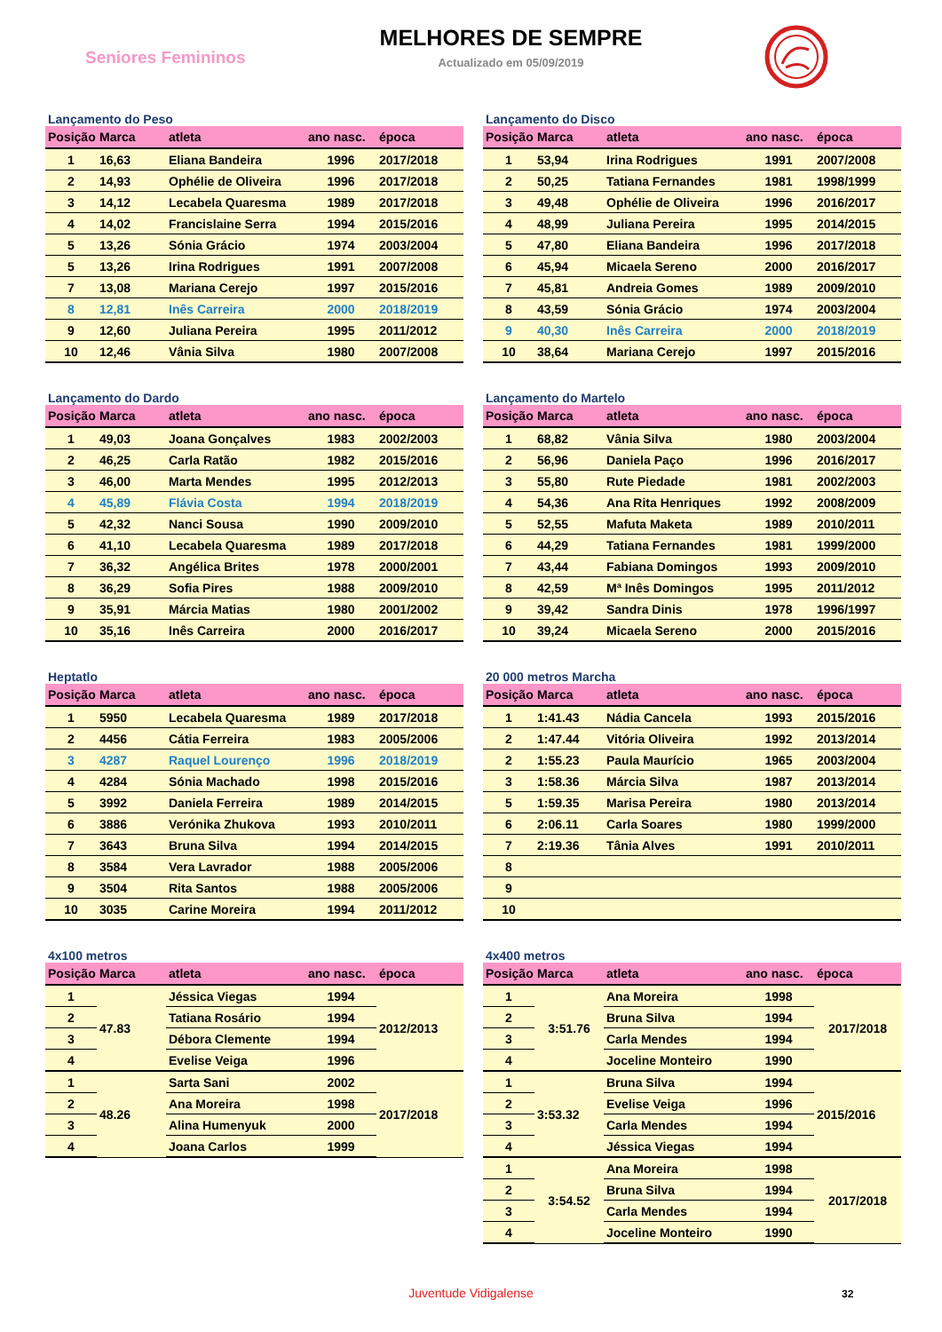Seniores Femininos
MELHORES DE SEMPRE
Actualizado em 05/09/2019
Lançamento do Peso
| Posição | Marca | atleta | ano nasc. | época |
| --- | --- | --- | --- | --- |
| 1 | 16,63 | Eliana Bandeira | 1996 | 2017/2018 |
| 2 | 14,93 | Ophélie de Oliveira | 1996 | 2017/2018 |
| 3 | 14,12 | Lecabela Quaresma | 1989 | 2017/2018 |
| 4 | 14,02 | Francislaine Serra | 1994 | 2015/2016 |
| 5 | 13,26 | Sónia Grácio | 1974 | 2003/2004 |
| 5 | 13,26 | Irina Rodrigues | 1991 | 2007/2008 |
| 7 | 13,08 | Mariana Cerejo | 1997 | 2015/2016 |
| 8 | 12,81 | Inês Carreira | 2000 | 2018/2019 |
| 9 | 12,60 | Juliana Pereira | 1995 | 2011/2012 |
| 10 | 12,46 | Vânia Silva | 1980 | 2007/2008 |
Lançamento do Disco
| Posição | Marca | atleta | ano nasc. | época |
| --- | --- | --- | --- | --- |
| 1 | 53,94 | Irina Rodrigues | 1991 | 2007/2008 |
| 2 | 50,25 | Tatiana Fernandes | 1981 | 1998/1999 |
| 3 | 49,48 | Ophélie de Oliveira | 1996 | 2016/2017 |
| 4 | 48,99 | Juliana Pereira | 1995 | 2014/2015 |
| 5 | 47,80 | Eliana Bandeira | 1996 | 2017/2018 |
| 6 | 45,94 | Micaela Sereno | 2000 | 2016/2017 |
| 7 | 45,81 | Andreia Gomes | 1989 | 2009/2010 |
| 8 | 43,59 | Sónia Grácio | 1974 | 2003/2004 |
| 9 | 40,30 | Inês Carreira | 2000 | 2018/2019 |
| 10 | 38,64 | Mariana Cerejo | 1997 | 2015/2016 |
Lançamento do Dardo
| Posição | Marca | atleta | ano nasc. | época |
| --- | --- | --- | --- | --- |
| 1 | 49,03 | Joana Gonçalves | 1983 | 2002/2003 |
| 2 | 46,25 | Carla Ratão | 1982 | 2015/2016 |
| 3 | 46,00 | Marta Mendes | 1995 | 2012/2013 |
| 4 | 45,89 | Flávia Costa | 1994 | 2018/2019 |
| 5 | 42,32 | Nanci Sousa | 1990 | 2009/2010 |
| 6 | 41,10 | Lecabela Quaresma | 1989 | 2017/2018 |
| 7 | 36,32 | Angélica Brites | 1978 | 2000/2001 |
| 8 | 36,29 | Sofia Pires | 1988 | 2009/2010 |
| 9 | 35,91 | Márcia Matias | 1980 | 2001/2002 |
| 10 | 35,16 | Inês Carreira | 2000 | 2016/2017 |
Lançamento do Martelo
| Posição | Marca | atleta | ano nasc. | época |
| --- | --- | --- | --- | --- |
| 1 | 68,82 | Vânia Silva | 1980 | 2003/2004 |
| 2 | 56,96 | Daniela Paço | 1996 | 2016/2017 |
| 3 | 55,80 | Rute Piedade | 1981 | 2002/2003 |
| 4 | 54,36 | Ana Rita Henriques | 1992 | 2008/2009 |
| 5 | 52,55 | Mafuta Maketa | 1989 | 2010/2011 |
| 6 | 44,29 | Tatiana Fernandes | 1981 | 1999/2000 |
| 7 | 43,44 | Fabiana Domingos | 1993 | 2009/2010 |
| 8 | 42,59 | Mª Inês Domingos | 1995 | 2011/2012 |
| 9 | 39,42 | Sandra Dinis | 1978 | 1996/1997 |
| 10 | 39,24 | Micaela Sereno | 2000 | 2015/2016 |
Heptatlo
| Posição | Marca | atleta | ano nasc. | época |
| --- | --- | --- | --- | --- |
| 1 | 5950 | Lecabela Quaresma | 1989 | 2017/2018 |
| 2 | 4456 | Cátia Ferreira | 1983 | 2005/2006 |
| 3 | 4287 | Raquel Lourenço | 1996 | 2018/2019 |
| 4 | 4284 | Sónia Machado | 1998 | 2015/2016 |
| 5 | 3992 | Daniela Ferreira | 1989 | 2014/2015 |
| 6 | 3886 | Verónika Zhukova | 1993 | 2010/2011 |
| 7 | 3643 | Bruna Silva | 1994 | 2014/2015 |
| 8 | 3584 | Vera Lavrador | 1988 | 2005/2006 |
| 9 | 3504 | Rita Santos | 1988 | 2005/2006 |
| 10 | 3035 | Carine Moreira | 1994 | 2011/2012 |
20 000 metros Marcha
| Posição | Marca | atleta | ano nasc. | época |
| --- | --- | --- | --- | --- |
| 1 | 1:41.43 | Nádia Cancela | 1993 | 2015/2016 |
| 2 | 1:47.44 | Vitória Oliveira | 1992 | 2013/2014 |
| 2 | 1:55.23 | Paula Maurício | 1965 | 2003/2004 |
| 3 | 1:58.36 | Márcia Silva | 1987 | 2013/2014 |
| 5 | 1:59.35 | Marisa Pereira | 1980 | 2013/2014 |
| 6 | 2:06.11 | Carla Soares | 1980 | 1999/2000 |
| 7 | 2:19.36 | Tânia Alves | 1991 | 2010/2011 |
| 8 | | | | |
| 9 | | | | |
| 10 | | | | |
4x100 metros
| Posição | Marca | atleta | ano nasc. | época |
| --- | --- | --- | --- | --- |
| 1 | 47.83 | Jéssica Viegas | 1994 | 2012/2013 |
| 2 | | Tatiana Rosário | 1994 | |
| 3 | | Débora Clemente | 1994 | |
| 4 | | Evelise Veiga | 1996 | |
| 1 | 48.26 | Sarta Sani | 2002 | 2017/2018 |
| 2 | | Ana Moreira | 1998 | |
| 3 | | Alina Humenyuk | 2000 | |
| 4 | | Joana Carlos | 1999 | |
4x400 metros
| Posição | Marca | atleta | ano nasc. | época |
| --- | --- | --- | --- | --- |
| 1 | 3:51.76 | Ana Moreira | 1998 | 2017/2018 |
| 2 | | Bruna Silva | 1994 | |
| 3 | | Carla Mendes | 1994 | |
| 4 | | Joceline Monteiro | 1990 | |
| 1 | 3:53.32 | Bruna Silva | 1994 | 2015/2016 |
| 2 | | Evelise Veiga | 1996 | |
| 3 | | Carla Mendes | 1994 | |
| 4 | | Jéssica Viegas | 1994 | |
| 1 | 3:54.52 | Ana Moreira | 1998 | 2017/2018 |
| 2 | | Bruna Silva | 1994 | |
| 3 | | Carla Mendes | 1994 | |
| 4 | | Joceline Monteiro | 1990 | |
Juventude Vidigalense
32